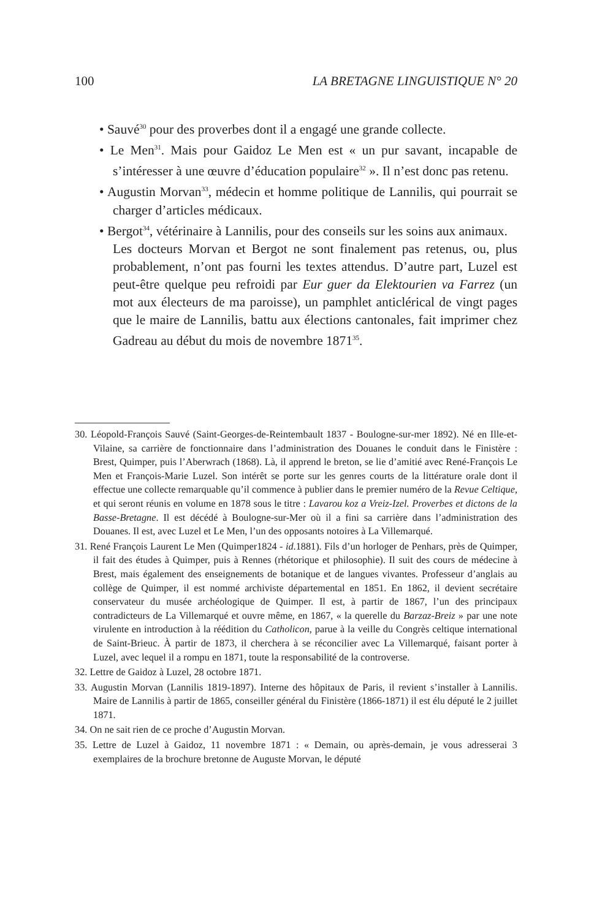100 LA BRETAGNE LINGUISTIQUE N° 20
• Sauvé<sup>30</sup> pour des proverbes dont il a engagé une grande collecte.
• Le Men<sup>31</sup>. Mais pour Gaidoz Le Men est « un pur savant, incapable de s’intéresser à une œuvre d’éducation populaire<sup>32</sup> ». Il n’est donc pas retenu.
• Augustin Morvan<sup>33</sup>, médecin et homme politique de Lannilis, qui pourrait se charger d’articles médicaux.
• Bergot<sup>34</sup>, vétérinaire à Lannilis, pour des conseils sur les soins aux animaux.
Les docteurs Morvan et Bergot ne sont finalement pas retenus, ou, plus probablement, n’ont pas fourni les textes attendus. D’autre part, Luzel est peut-être quelque peu refroidi par Eur guer da Elektourien va Farrez (un mot aux électeurs de ma paroisse), un pamphlet anticlérical de vingt pages que le maire de Lannilis, battu aux élections cantonales, fait imprimer chez Gadreau au début du mois de novembre 1871<sup>35</sup>.
30. Léopold-François Sauvé (Saint-Georges-de-Reintembault 1837 - Boulogne-sur-mer 1892). Né en Ille-et-Vilaine, sa carrière de fonctionnaire dans l’administration des Douanes le conduit dans le Finistère : Brest, Quimper, puis l’Aberwrach (1868). Là, il apprend le breton, se lie d’amitié avec René-François Le Men et François-Marie Luzel. Son intérêt se porte sur les genres courts de la littérature orale dont il effectue une collecte remarquable qu’il commence à publier dans le premier numéro de la Revue Celtique, et qui seront réunis en volume en 1878 sous le titre : Lavarou koz a Vreiz-Izel. Proverbes et dictons de la Basse-Bretagne. Il est décédé à Boulogne-sur-Mer où il a fini sa carrière dans l’administration des Douanes. Il est, avec Luzel et Le Men, l’un des opposants notoires à La Villemarqué.
31. René François Laurent Le Men (Quimper1824 - id.1881). Fils d’un horloger de Penhars, près de Quimper, il fait des études à Quimper, puis à Rennes (rhétorique et philosophie). Il suit des cours de médecine à Brest, mais également des enseignements de botanique et de langues vivantes. Professeur d’anglais au collège de Quimper, il est nommé archiviste départemental en 1851. En 1862, il devient secrétaire conservateur du musée archéologique de Quimper. Il est, à partir de 1867, l’un des principaux contradicteurs de La Villemarqué et ouvre même, en 1867, « la querelle du Barzaz-Breiz » par une note virulente en introduction à la réédition du Catholicon, parue à la veille du Congrès celtique international de Saint-Brieuc. À partir de 1873, il cherchera à se réconcilier avec La Villemarqué, faisant porter à Luzel, avec lequel il a rompu en 1871, toute la responsabilité de la controverse.
32. Lettre de Gaidoz à Luzel, 28 octobre 1871.
33. Augustin Morvan (Lannilis 1819-1897). Interne des hôpitaux de Paris, il revient s’installer à Lannilis. Maire de Lannilis à partir de 1865, conseiller général du Finistère (1866-1871) il est élu député le 2 juillet 1871.
34. On ne sait rien de ce proche d’Augustin Morvan.
35. Lettre de Luzel à Gaidoz, 11 novembre 1871 : « Demain, ou après-demain, je vous adresserai 3 exemplaires de la brochure bretonne de Auguste Morvan, le député